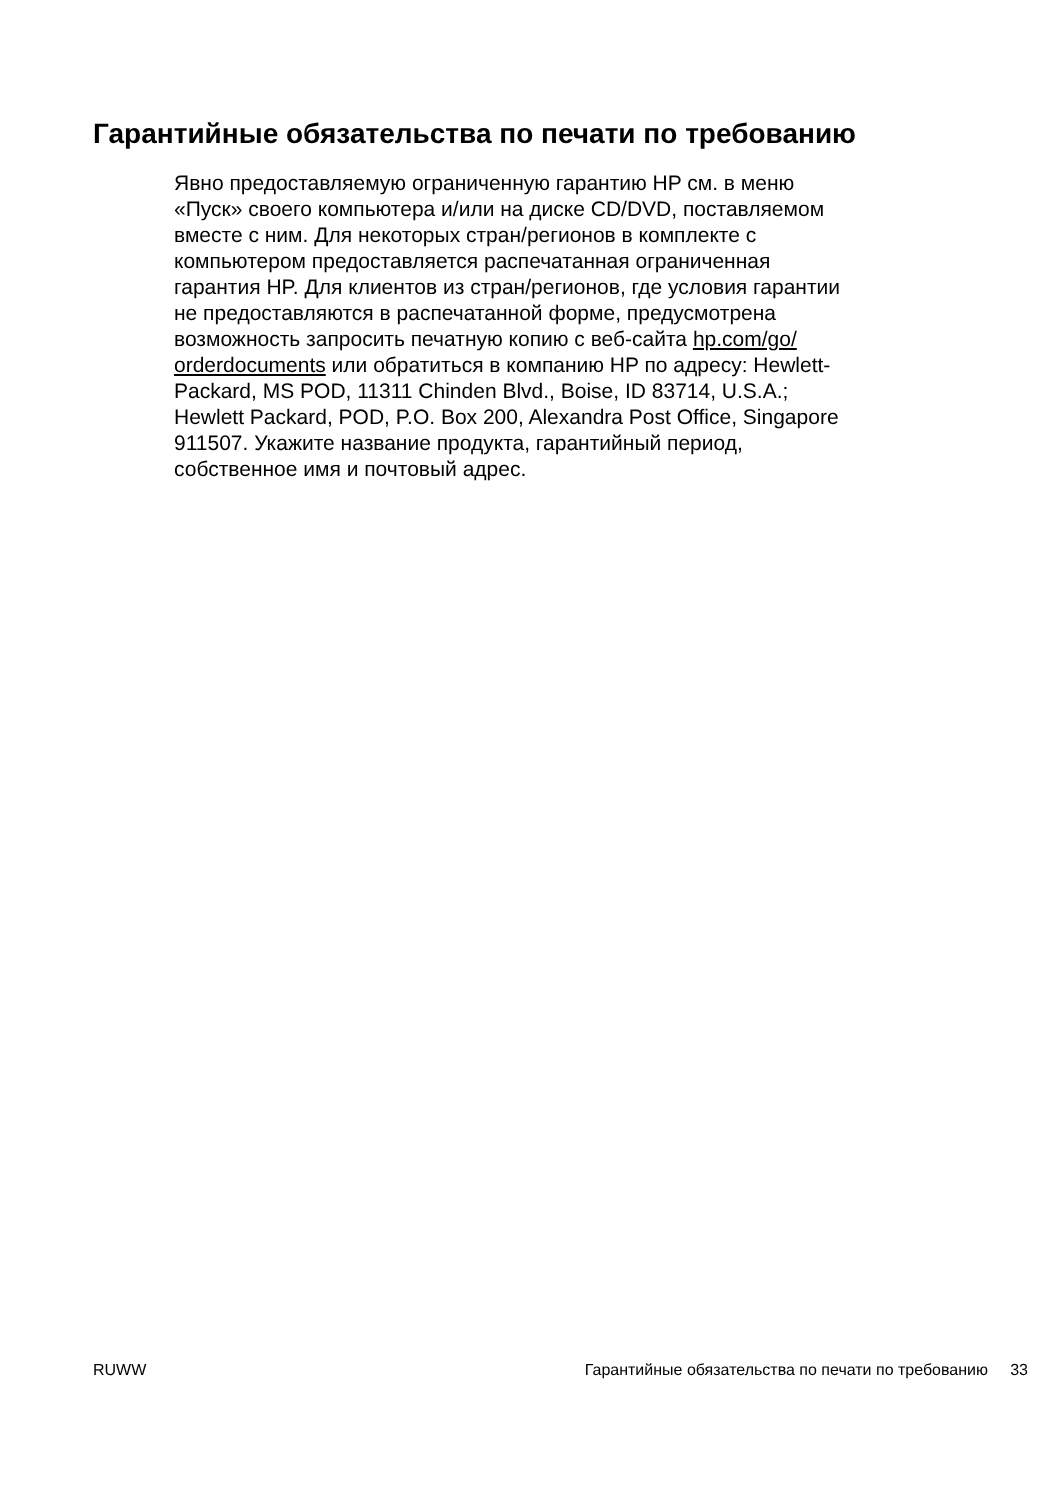Гарантийные обязательства по печати по требованию
Явно предоставляемую ограниченную гарантию HP см. в меню
«Пуск» своего компьютера и/или на диске CD/DVD, поставляемом
вместе с ним. Для некоторых стран/регионов в комплекте с
компьютером предоставляется распечатанная ограниченная
гарантия HP. Для клиентов из стран/регионов, где условия гарантии
не предоставляются в распечатанной форме, предусмотрена
возможность запросить печатную копию с веб-сайта hp.com/go/
orderdocuments или обратиться в компанию HP по адресу: Hewlett-
Packard, MS POD, 11311 Chinden Blvd., Boise, ID 83714, U.S.A.;
Hewlett Packard, POD, P.O. Box 200, Alexandra Post Office, Singapore
911507. Укажите название продукта, гарантийный период,
собственное имя и почтовый адрес.
RUWW Гарантийные обязательства по печати по требованию 33